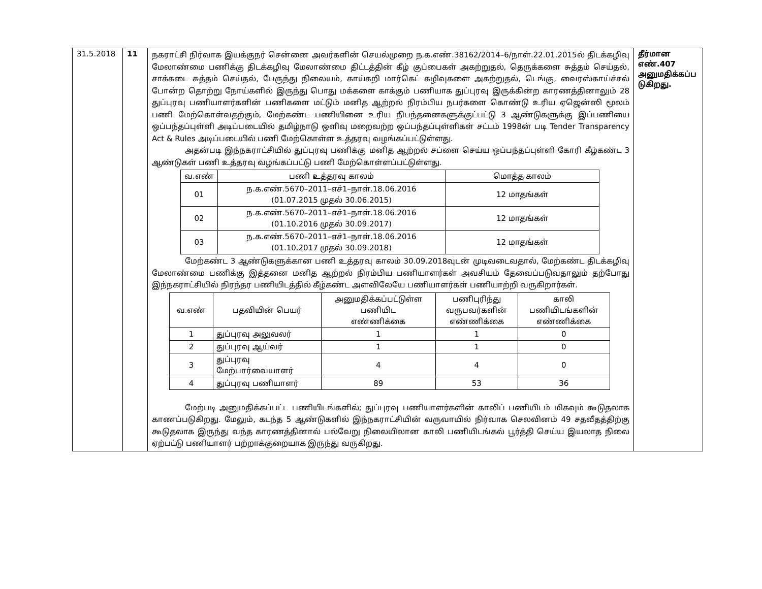| 31.5.2018 | 11 | நகராட்சி நிர்வாக இயக்குநர் சென்னை அவர்களின் செயல்முறை ந.க.எண்.38162/2014–6/நாள்.22.01.2015ல் திடக்கழிவு மேலாண்மை பணிக்கு திடக்கழிவு மேலாண்மை திட்டத்தின் கீழ் குப்பைகள் அகற்றுதல், தெருக்களை சுத்தம் செய்தல், சாக்கடை சுத்தம் செய்தல், பேருந்து நிலையம், காய்கறி மார்கெட் கழிவுகளை அகற்றுதல், டெங்கு, வைரஸ்காய்ச்சல் போன்ற தொற்று நோய்களில் இருந்து பொது மக்களை காக்கும் பணியாக துப்புரவு இருக்கின்ற காரணத்தினாலும் 28 துப்புரவு பணியாளர்களின் பணிகளை மட்டும் மனித ஆற்றல் நிரம்பிய நபர்களை கொண்டு உரிய ஏஜென்ஸி மூலம் பணி மேற்கொள்வதற்கும், மேற்கண்ட பணியினை உரிய நிபந்தனைகளுக்குட்பட்டு 3 ஆண்டுகளுக்கு இப்பணியை ஒப்பந்தப்புள்ளி அடிப்படையில் தமிழ்நாடு ஒளிவு மறைவற்ற ஒப்பந்தப்புள்ளிகள் சட்டம் 1998ன் படி Tender Transparency Act & Rules அடிப்படையில் பணி மேற்கொள்ள உத்தரவு வழங்கப்பட்டுள்ளது. அதன்படி இந்நகராட்சியில் துப்புரவு பணிக்கு மனித ஆற்றல் சப்ளை செய்ய ஒப்பந்தப்புள்ளி கோரி கீழ்கண்ட 3 ஆண்டுகள் பணி உத்தரவு வழங்கப்பட்டு பணி மேற்கொள்ளப்பட்டுள்ளது. / வ.எண் / பணி உத்தரவு காலம் / மொத்த காலம் / / --- / --- / --- / / 01 / ந.க.எண்.5670–2011–எச்1–நாள்.18.06.2016 (01.07.2015 முதல் 30.06.2015) / 12 மாதங்கள் / / 02 / ந.க.எண்.5670–2011–எச்1–நாள்.18.06.2016 (01.10.2016 முதல் 30.09.2017) / 12 மாதங்கள் / / 03 / ந.க.எண்.5670–2011–எச்1–நாள்.18.06.2016 (01.10.2017 முதல் 30.09.2018) / 12 மாதங்கள் / மேற்கண்ட 3 ஆண்டுகளுக்கான பணி உத்தரவு காலம் 30.09.2018வுடன் முடிவடைவதால், மேற்கண்ட திடக்கழிவு மேலாண்மை பணிக்கு இத்தனை மனித ஆற்றல் நிரம்பிய பணியாளர்கள் அவசியம் தேவைப்படுவதாலும் தற்போது இந்நகராட்சியில் நிரந்தர பணியிடத்தில் கீழ்கண்ட அளவிலேயே பணியாளர்கள் பணியாற்றி வருகிறார்கள். / வ.எண் / பதவியின் பெயர் / அனுமதிக்கப்பட்டுள்ள பணியிட எண்ணிக்கை / பணிபுரிந்து வருபவர்களின் எண்ணிக்கை / காலி பணியிடங்களின் எண்ணிக்கை / / --- / --- / --- / --- / --- / / 1 / துப்புரவு அலுவலர் / 1 / 1 / 0 / / 2 / துப்புரவு ஆய்வர் / 1 / 1 / 0 / / 3 / துப்புரவு மேற்பார்வையாளர் / 4 / 4 / 0 / / 4 / துப்புரவு பணியாளர் / 89 / 53 / 36 / மேற்படி அனுமதிக்கப்பட்ட பணியிடங்களில்; துப்புரவு பணியாளர்களின் காலிப் பணியிடம் மிகவும் கூடுதலாக காணப்படுகிறது. மேலும், கடந்த 5 ஆண்டுகளில் இந்நகராட்சியின் வருவாயில் நிர்வாக செலவினம் 49 சதவீதத்திற்கு கூடுதலாக இருந்து வந்த காரணத்தினால் பல்வேறு நிலையிலான காலி பணியிடங்கல் பூர்த்தி செய்ய இயலாத நிலை ஏற்பட்டு பணியாளர் பற்றாக்குறையாக இருந்து வருகிறது. | தீர்மான எண்.407 அனுமதிக்கப்ப டுகிறது. |